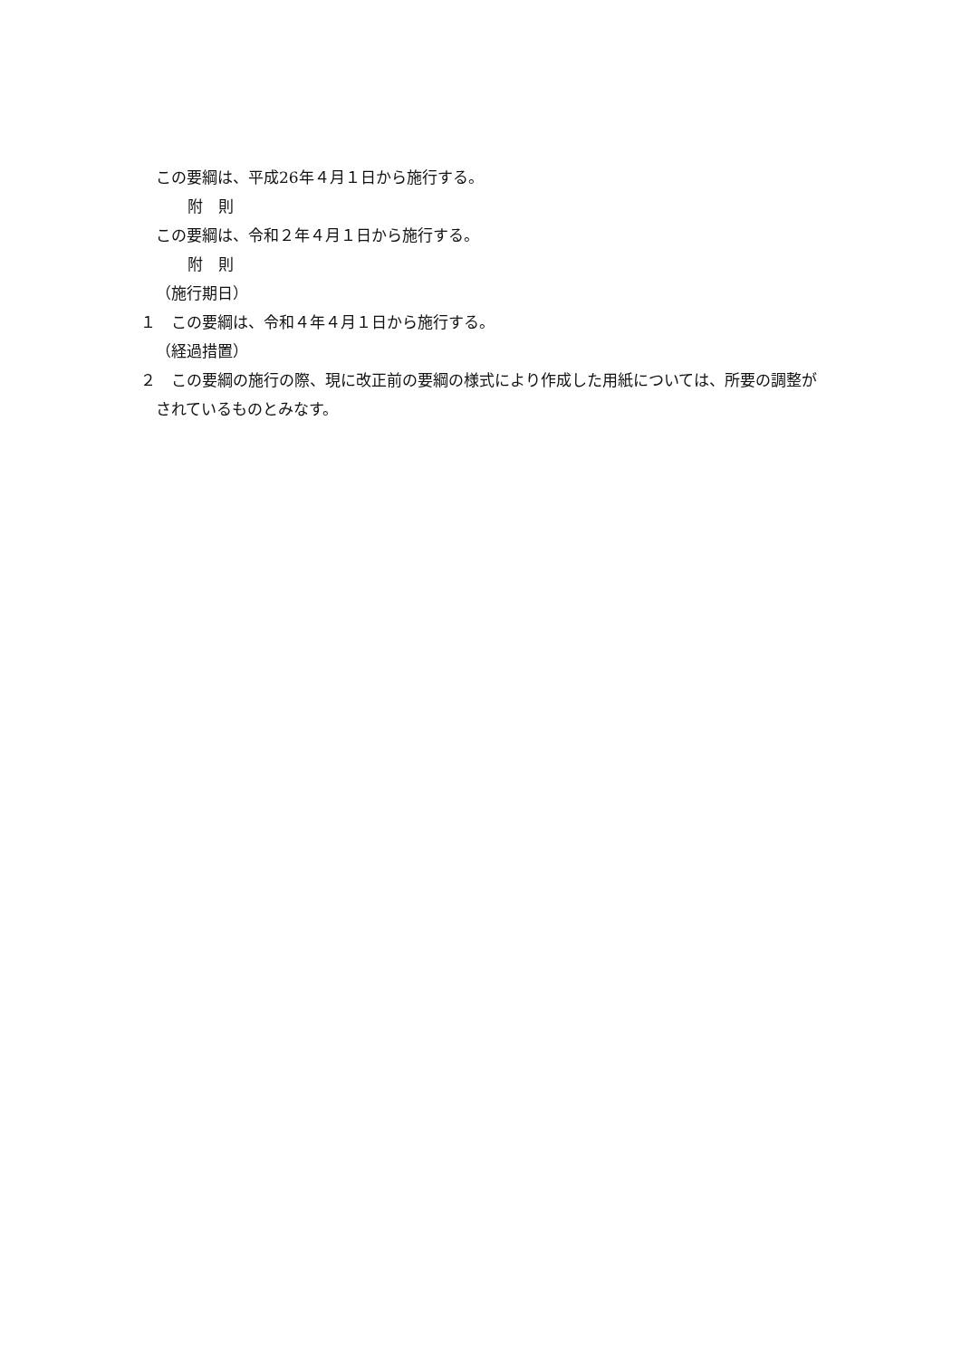この要綱は、平成26年４月１日から施行する。
附　則
この要綱は、令和２年４月１日から施行する。
附　則
（施行期日）
１　この要綱は、令和４年４月１日から施行する。
（経過措置）
２　この要綱の施行の際、現に改正前の要綱の様式により作成した用紙については、所要の調整がされているものとみなす。